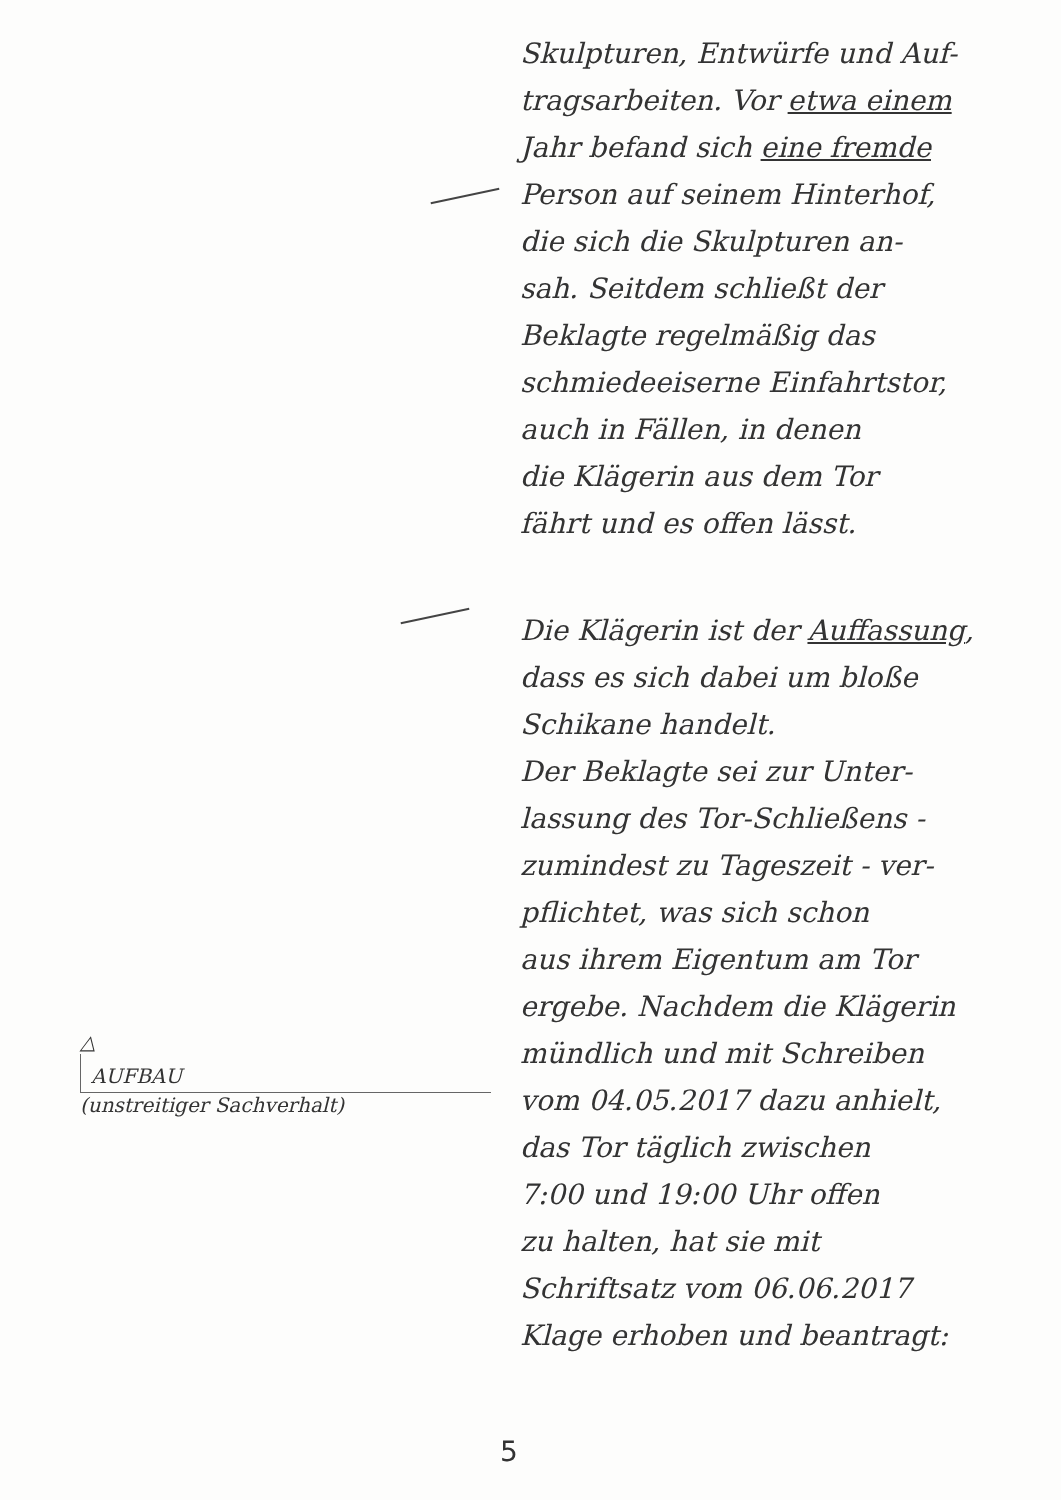△
AUFBAU
(unstreitiger Sachverhalt)
Skulpturen, Entwürfe und Auf-
tragsarbeiten. Vor etwa einem
Jahr befand sich eine fremde
Person auf seinem Hinterhof,
die sich die Skulpturen an-
sah. Seitdem schließt der
Beklagte regelmäßig das
schmiedeeiserne Einfahrtstor,
auch in Fällen, in denen
die Klägerin aus dem Tor
fährt und es offen lässt.
Die Klägerin ist der Auffassung,
dass es sich dabei um bloße
Schikane handelt.
Der Beklagte sei zur Unter-
lassung des Tor-Schließens -
zumindest zu Tageszeit - ver-
pflichtet, was sich schon
aus ihrem Eigentum am Tor
ergebe. Nachdem die Klägerin
mündlich und mit Schreiben
vom 04.05.2017 dazu anhielt,
das Tor täglich zwischen
7:00 und 19:00 Uhr offen
zu halten, hat sie mit
Schriftsatz vom 06.06.2017
Klage erhoben und beantragt:
5